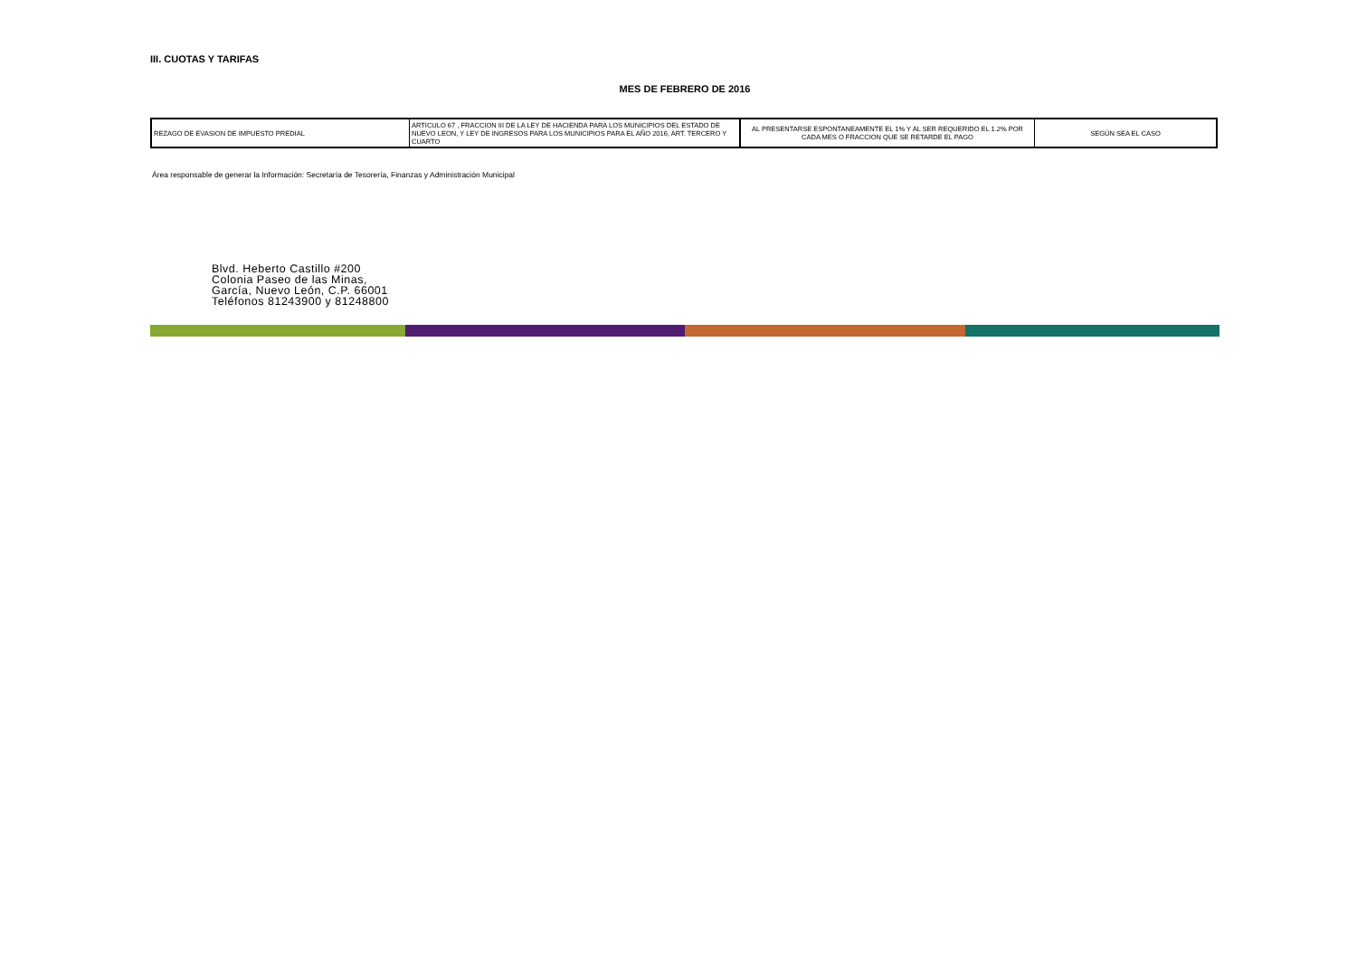III. CUOTAS Y TARIFAS
MES DE FEBRERO DE 2016
| REZAGO DE EVASION DE IMPUESTO PREDIAL | ARTICULO 67 , FRACCION III DE LA LEY DE HACIENDA PARA LOS MUNICIPIOS DEL ESTADO DE NUEVO LEON, Y LEY DE INGRESOS PARA LOS MUNICIPIOS PARA EL AÑO 2016, ART. TERCERO Y CUARTO | AL PRESENTARSE ESPONTANEAMENTE EL 1% Y AL SER REQUERIDO EL 1.2% POR CADA MES O FRACCION QUE SE RETARDE EL PAGO | SEGÚN SEA EL CASO |
Área responsable de generar la Información: Secretaría de Tesorería, Finanzas y Administración Municipal
Blvd. Heberto Castillo #200
Colonia Paseo de las Minas,
García, Nuevo León, C.P. 66001
Teléfonos 81243900 y 81248800